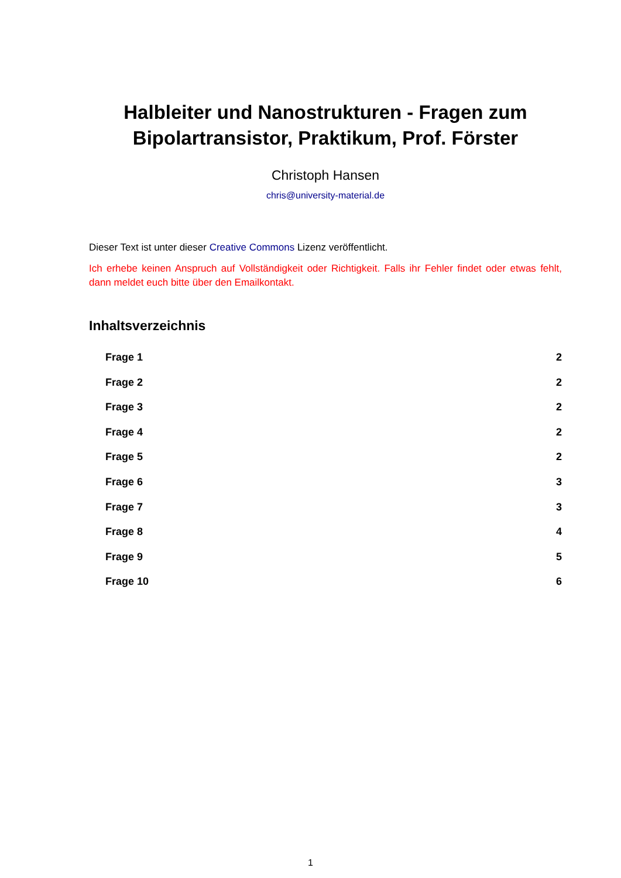Halbleiter und Nanostrukturen - Fragen zum Bipolartransistor, Praktikum, Prof. Förster
Christoph Hansen
chris@university-material.de
Dieser Text ist unter dieser Creative Commons Lizenz veröffentlicht.
Ich erhebe keinen Anspruch auf Vollständigkeit oder Richtigkeit. Falls ihr Fehler findet oder etwas fehlt, dann meldet euch bitte über den Emailkontakt.
Inhaltsverzeichnis
Frage 1 2
Frage 2 2
Frage 3 2
Frage 4 2
Frage 5 2
Frage 6 3
Frage 7 3
Frage 8 4
Frage 9 5
Frage 10 6
1